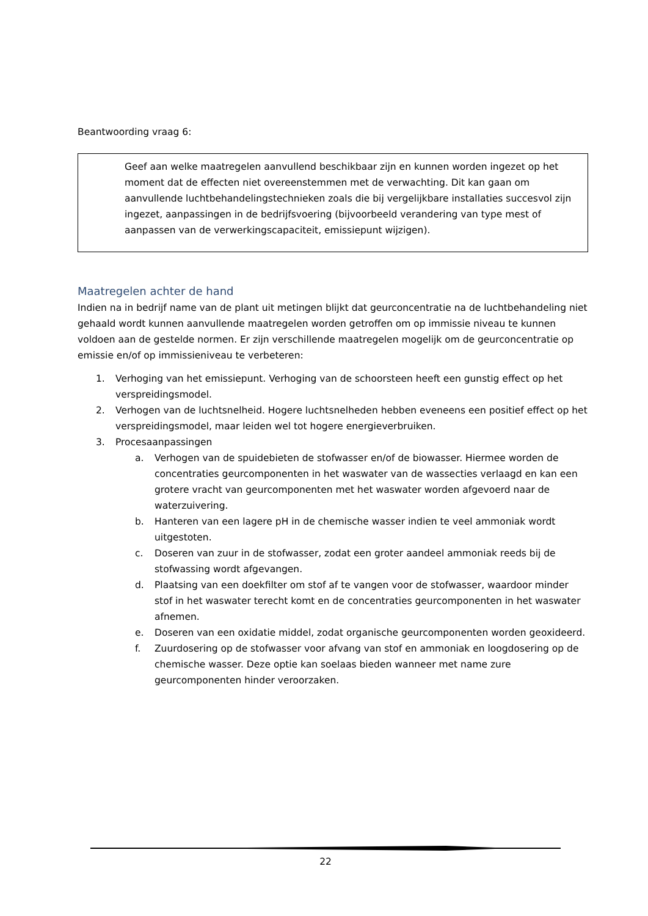Beantwoording vraag 6:
Geef aan welke maatregelen aanvullend beschikbaar zijn en kunnen worden ingezet op het moment dat de effecten niet overeenstemmen met de verwachting. Dit kan gaan om aanvullende luchtbehandelingstechnieken zoals die bij vergelijkbare installaties succesvol zijn ingezet, aanpassingen in de bedrijfsvoering (bijvoorbeeld verandering van type mest of aanpassen van de verwerkingscapaciteit, emissiepunt wijzigen).
Maatregelen achter de hand
Indien na in bedrijf name van de plant uit metingen blijkt dat geurconcentratie na de luchtbehandeling niet gehaald wordt kunnen aanvullende maatregelen worden getroffen om op immissie niveau te kunnen voldoen aan de gestelde normen. Er zijn verschillende maatregelen mogelijk om de geurconcentratie op emissie en/of op immissieniveau te verbeteren:
1. Verhoging van het emissiepunt. Verhoging van de schoorsteen heeft een gunstig effect op het verspreidingsmodel.
2. Verhogen van de luchtsnelheid. Hogere luchtsnelheden hebben eveneens een positief effect op het verspreidingsmodel, maar leiden wel tot hogere energieverbruiken.
3. Procesaanpassingen
a. Verhogen van de spuidebieten de stofwasser en/of de biowasser. Hiermee worden de concentraties geurcomponenten in het waswater van de wassecties verlaagd en kan een grotere vracht van geurcomponenten met het waswater worden afgevoerd naar de waterzuivering.
b. Hanteren van een lagere pH in de chemische wasser indien te veel ammoniak wordt uitgestoten.
c. Doseren van zuur in de stofwasser, zodat een groter aandeel ammoniak reeds bij de stofwassing wordt afgevangen.
d. Plaatsing van een doekfilter om stof af te vangen voor de stofwasser, waardoor minder stof in het waswater terecht komt en de concentraties geurcomponenten in het waswater afnemen.
e. Doseren van een oxidatie middel, zodat organische geurcomponenten worden geoxideerd.
f. Zuurdosering op de stofwasser voor afvang van stof en ammoniak en loogdosering op de chemische wasser. Deze optie kan soelaas bieden wanneer met name zure geurcomponenten hinder veroorzaken.
22